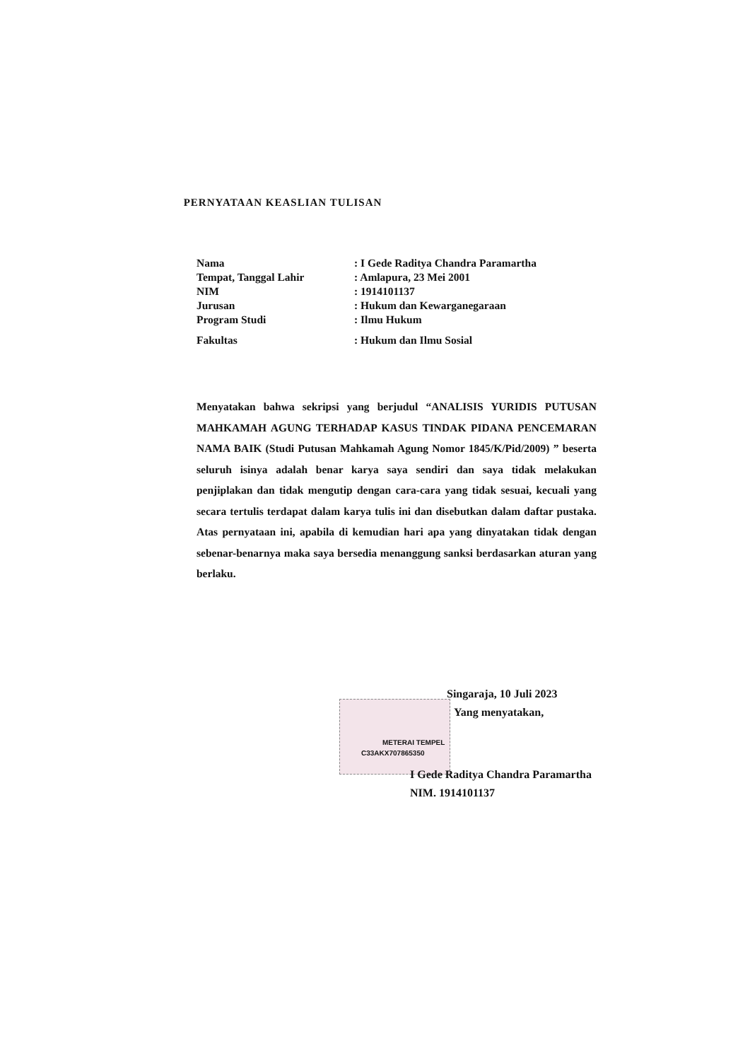PERNYATAAN KEASLIAN TULISAN
| Nama | : I Gede Raditya Chandra Paramartha |
| Tempat, Tanggal Lahir | : Amlapura, 23 Mei 2001 |
| NIM | : 1914101137 |
| Jurusan | : Hukum dan Kewarganegaraan |
| Program Studi | : Ilmu Hukum |
| Fakultas | : Hukum dan Ilmu Sosial |
Menyatakan bahwa sekripsi yang berjudul “ANALISIS YURIDIS PUTUSAN MAHKAMAH AGUNG TERHADAP KASUS TINDAK PIDANA PENCEMARAN NAMA BAIK (Studi Putusan Mahkamah Agung Nomor 1845/K/Pid/2009) ” beserta seluruh isinya adalah benar karya saya sendiri dan saya tidak melakukan penjiplakan dan tidak mengutip dengan cara-cara yang tidak sesuai, kecuali yang secara tertulis terdapat dalam karya tulis ini dan disebutkan dalam daftar pustaka. Atas pernyataan ini, apabila di kemudian hari apa yang dinyatakan tidak dengan sebenar-benarnya maka saya bersedia menanggung sanksi berdasarkan aturan yang berlaku.
METERAI TEMPEL
C33AKX707865350
Singaraja, 10 Juli 2023
Yang menyatakan,
I Gede Raditya Chandra Paramartha
NIM. 1914101137